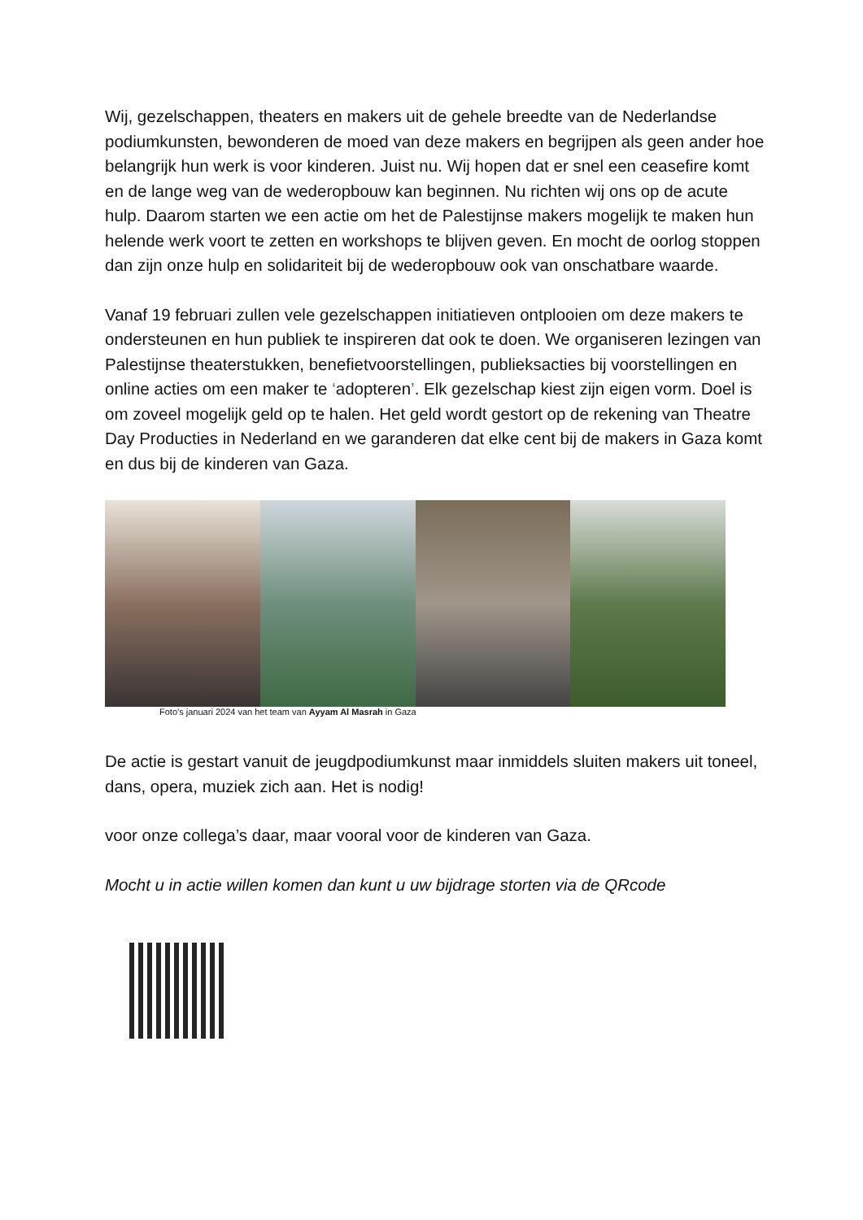Wij, gezelschappen, theaters en makers uit de gehele breedte van de Nederlandse podiumkunsten, bewonderen de moed van deze makers en begrijpen als geen ander hoe belangrijk hun werk is voor kinderen. Juist nu. Wij hopen dat er snel een ceasefire komt en de lange weg van de wederopbouw kan beginnen. Nu richten wij ons op de acute hulp. Daarom starten we een actie om het de Palestijnse makers mogelijk te maken hun helende werk voort te zetten en workshops te blijven geven. En mocht de oorlog stoppen dan zijn onze hulp en solidariteit bij de wederopbouw ook van onschatbare waarde.
Vanaf 19 februari zullen vele gezelschappen initiatieven ontplooien om deze makers te ondersteunen en hun publiek te inspireren dat ook te doen. We organiseren lezingen van Palestijnse theaterstukken, benefietvoorstellingen, publieksacties bij voorstellingen en online acties om een maker te ‘adopteren’. Elk gezelschap kiest zijn eigen vorm. Doel is om zoveel mogelijk geld op te halen. Het geld wordt gestort op de rekening van Theatre Day Producties in Nederland en we garanderen dat elke cent bij de makers in Gaza komt en dus bij de kinderen van Gaza.
Foto’s januari 2024 van het team van Ayyam Al Masrah in Gaza
De actie is gestart vanuit de jeugdpodiumkunst maar inmiddels sluiten makers uit toneel, dans, opera, muziek zich aan. Het is nodig!
voor onze collega’s daar, maar vooral voor de kinderen van Gaza.
Mocht u in actie willen komen dan kunt u uw bijdrage storten via de QRcode